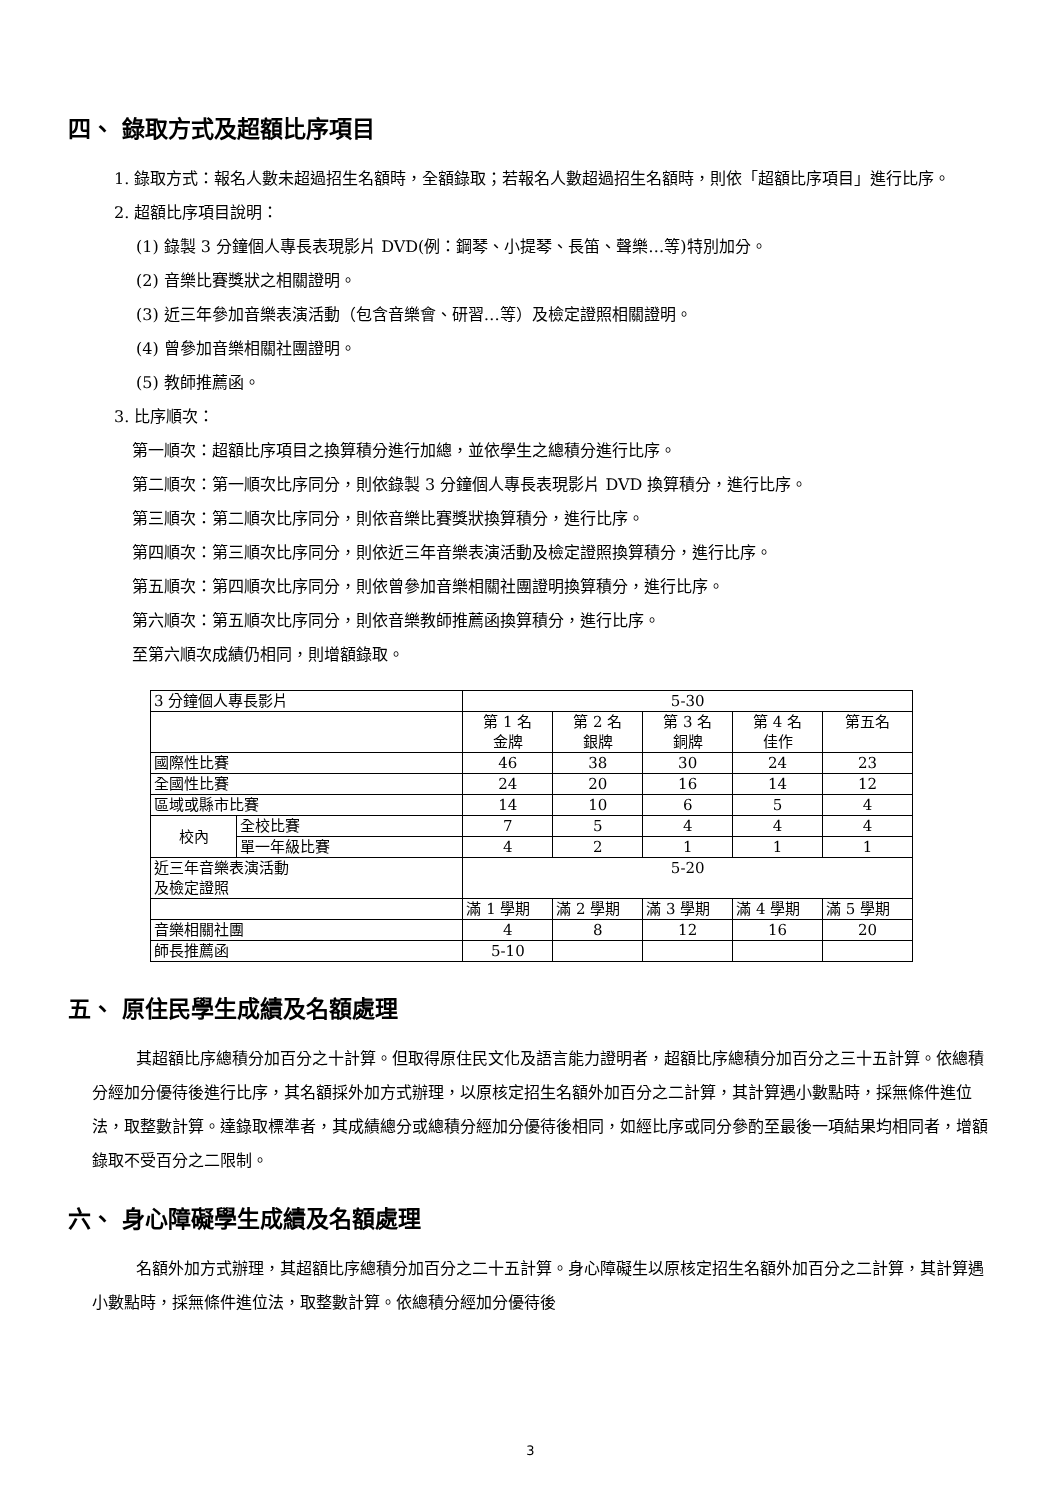四、 錄取方式及超額比序項目
1. 錄取方式：報名人數未超過招生名額時，全額錄取；若報名人數超過招生名額時，則依「超額比序項目」進行比序。
2. 超額比序項目說明：
(1) 錄製 3 分鐘個人專長表現影片 DVD(例：鋼琴、小提琴、長笛、聲樂…等)特別加分。
(2) 音樂比賽獎狀之相關證明。
(3) 近三年參加音樂表演活動（包含音樂會、研習…等）及檢定證照相關證明。
(4) 曾參加音樂相關社團證明。
(5) 教師推薦函。
3. 比序順次：
第一順次：超額比序項目之換算積分進行加總，並依學生之總積分進行比序。
第二順次：第一順次比序同分，則依錄製 3 分鐘個人專長表現影片 DVD 換算積分，進行比序。
第三順次：第二順次比序同分，則依音樂比賽獎狀換算積分，進行比序。
第四順次：第三順次比序同分，則依近三年音樂表演活動及檢定證照換算積分，進行比序。
第五順次：第四順次比序同分，則依曾參加音樂相關社團證明換算積分，進行比序。
第六順次：第五順次比序同分，則依音樂教師推薦函換算積分，進行比序。
至第六順次成績仍相同，則增額錄取。
| 3 分鐘個人專長影片 | | 5-30 | | | | |
| | | 第 1 名 金牌 | 第 2 名 銀牌 | 第 3 名 銅牌 | 第 4 名 佳作 | 第五名 |
| 國際性比賽 | | 46 | 38 | 30 | 24 | 23 |
| 全國性比賽 | | 24 | 20 | 16 | 14 | 12 |
| 區域或縣市比賽 | | 14 | 10 | 6 | 5 | 4 |
| 校內 | 全校比賽 | 7 | 5 | 4 | 4 | 4 |
| | 單一年級比賽 | 4 | 2 | 1 | 1 | 1 |
| 近三年音樂表演活動 及檢定證照 | | 5-20 | | | | |
| | | 滿 1 學期 | 滿 2 學期 | 滿 3 學期 | 滿 4 學期 | 滿 5 學期 |
| 音樂相關社團 | | 4 | 8 | 12 | 16 | 20 |
| 師長推薦函 | | 5-10 | | | | |
五、 原住民學生成績及名額處理
其超額比序總積分加百分之十計算。但取得原住民文化及語言能力證明者，超額比序總積分加百分之三十五計算。依總積分經加分優待後進行比序，其名額採外加方式辦理，以原核定招生名額外加百分之二計算，其計算遇小數點時，採無條件進位法，取整數計算。達錄取標準者，其成績總分或總積分經加分優待後相同，如經比序或同分參酌至最後一項結果均相同者，增額錄取不受百分之二限制。
六、 身心障礙學生成績及名額處理
名額外加方式辦理，其超額比序總積分加百分之二十五計算。身心障礙生以原核定招生名額外加百分之二計算，其計算遇小數點時，採無條件進位法，取整數計算。依總積分經加分優待後
3